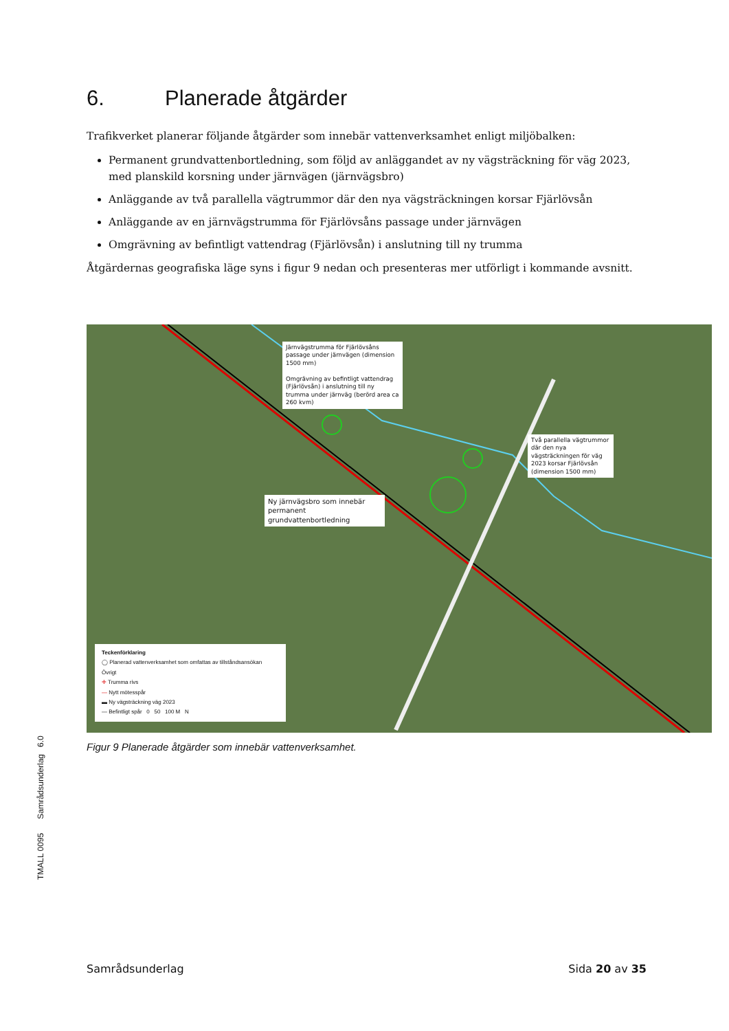6. Planerade åtgärder
Trafikverket planerar följande åtgärder som innebär vattenverksamhet enligt miljöbalken:
Permanent grundvattenbortledning, som följd av anläggandet av ny vägsträckning för väg 2023, med planskild korsning under järnvägen (järnvägsbro)
Anläggande av två parallella vägtrummor där den nya vägsträckningen korsar Fjärlövsån
Anläggande av en järnvägstrumma för Fjärlövsåns passage under järnvägen
Omgrävning av befintligt vattendrag (Fjärlövsån) i anslutning till ny trumma
Åtgärdernas geografiska läge syns i figur 9 nedan och presenteras mer utförligt i kommande avsnitt.
Järnvägstrumma för Fjärlövsåns passage under järnvägen (dimension 1500 mm)
Omgrävning av befintligt vattendrag (Fjärlövsån) i anslutning till ny trumma under järnväg (berörd area ca 260 kvm)
Två parallella vägtrummor där den nya vägsträckningen för väg 2023 korsar Fjärlövsån (dimension 1500 mm)
Ny järnvägsbro som innebär permanent grundvattenbortledning
Teckenförklaring
◯ Planerad vattenverksamhet som omfattas av tillståndsansökan
Övrigt
✛ Trumma rivs
— Nytt mötesspår
▬ Ny vägsträckning väg 2023
— Befintligt spår 0 50 100 M N
Figur 9 Planerade åtgärder som innebär vattenverksamhet.
TMALL 0095 Samrådsunderlag 6.0
Samrådsunderlag Sida 20 av 35